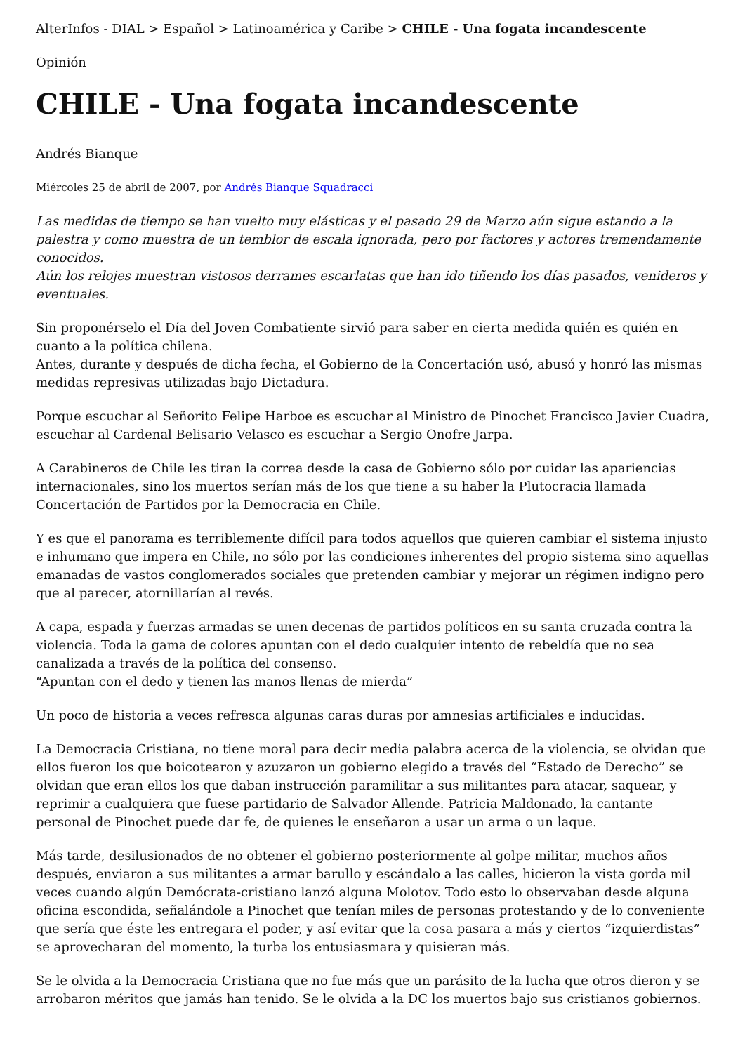AlterInfos - DIAL > Español > Latinoamérica y Caribe > CHILE - Una fogata incandescente
Opinión
CHILE - Una fogata incandescente
Andrés Bianque
Miércoles 25 de abril de 2007, por Andrés Bianque Squadracci
Las medidas de tiempo se han vuelto muy elásticas y el pasado 29 de Marzo aún sigue estando a la palestra y como muestra de un temblor de escala ignorada, pero por factores y actores tremendamente conocidos.
Aún los relojes muestran vistosos derrames escarlatas que han ido tiñendo los días pasados, venideros y eventuales.
Sin proponérselo el Día del Joven Combatiente sirvió para saber en cierta medida quién es quién en cuanto a la política chilena.
Antes, durante y después de dicha fecha, el Gobierno de la Concertación usó, abusó y honró las mismas medidas represivas utilizadas bajo Dictadura.
Porque escuchar al Señorito Felipe Harboe es escuchar al Ministro de Pinochet Francisco Javier Cuadra, escuchar al Cardenal Belisario Velasco es escuchar a Sergio Onofre Jarpa.
A Carabineros de Chile les tiran la correa desde la casa de Gobierno sólo por cuidar las apariencias internacionales, sino los muertos serían más de los que tiene a su haber la Plutocracia llamada Concertación de Partidos por la Democracia en Chile.
Y es que el panorama es terriblemente difícil para todos aquellos que quieren cambiar el sistema injusto e inhumano que impera en Chile, no sólo por las condiciones inherentes del propio sistema sino aquellas emanadas de vastos conglomerados sociales que pretenden cambiar y mejorar un régimen indigno pero que al parecer, atornillarían al revés.
A capa, espada y fuerzas armadas se unen decenas de partidos políticos en su santa cruzada contra la violencia. Toda la gama de colores apuntan con el dedo cualquier intento de rebeldía que no sea canalizada a través de la política del consenso.
“Apuntan con el dedo y tienen las manos llenas de mierda”
Un poco de historia a veces refresca algunas caras duras por amnesias artificiales e inducidas.
La Democracia Cristiana, no tiene moral para decir media palabra acerca de la violencia, se olvidan que ellos fueron los que boicotearon y azuzaron un gobierno elegido a través del “Estado de Derecho” se olvidan que eran ellos los que daban instrucción paramilitar a sus militantes para atacar, saquear, y reprimir a cualquiera que fuese partidario de Salvador Allende. Patricia Maldonado, la cantante personal de Pinochet puede dar fe, de quienes le enseñaron a usar un arma o un laque.
Más tarde, desilusionados de no obtener el gobierno posteriormente al golpe militar, muchos años después, enviaron a sus militantes a armar barullo y escándalo a las calles, hicieron la vista gorda mil veces cuando algún Demócrata-cristiano lanzó alguna Molotov. Todo esto lo observaban desde alguna oficina escondida, señalándole a Pinochet que tenían miles de personas protestando y de lo conveniente que sería que éste les entregara el poder, y así evitar que la cosa pasara a más y ciertos “izquierdistas” se aprovecharan del momento, la turba los entusiasmara y quisieran más.
Se le olvida a la Democracia Cristiana que no fue más que un parásito de la lucha que otros dieron y se arrobaron méritos que jamás han tenido. Se le olvida a la DC los muertos bajo sus cristianos gobiernos.